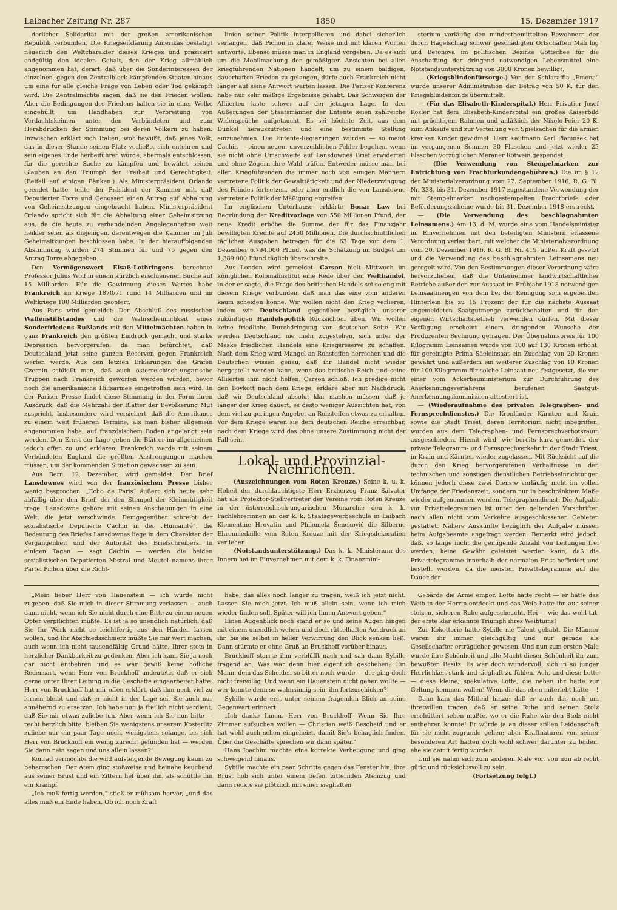Laibacher Zeitung Nr. 287 1850 15. Dezember 1917
derlicher Solidarität mit der großen amerikanischen Republik verbunden. Die Kriegserklärung Amerikas bestätigt neuerlich den Weltcharakter dieses Krieges und präzisiert endgültig den idealen Gehalt, den der Krieg allmählich angenommen hat, derart, daß über die Sonderinteressen der einzelnen, gegen den Zentralblock kämpfenden Staaten hinaus um eine für alle gleiche Frage von Leben oder Tod gekämpft wird. Die Zentralmächte sagen, daß sie den Frieden wollen. Aber die Bedingungen des Friedens halten sie in einer Wolke eingehüllt, um Handhaben zur Verbreitung von Verdachtskeimen unter den Verbündeten und zum Herabdrücken der Stimmung bei deren Völkern zu haben. Inzwischen erklärt sich Italien, wohlbewußt, daß jenes Volk, das in dieser Stunde seinen Platz verließe, sich entehren und sein eigenes Ende herbeiführen würde, abermals entschlossen, für die gerechte Sache zu kämpfen und bewährt seinen Glauben an den Triumph der Freiheit und Gerechtigkeit. (Beifall auf einigen Bänken.) Als Ministerpräsident Orlando geendet hatte, teilte der Präsident der Kammer mit, daß Deputierter Torre und Genossen einen Antrag auf Abhaltung von Geheimsitzungen eingebracht haben. Ministerpräsident Orlando spricht sich für die Abhaltung einer Geheimsitzung aus, da die heute zu verhandelnden Angelegenheiten weit heikler seien als diejenigen, derentwegen die Kammer im Juli Geheimsitzungen beschlossen habe. In der hierauffolgenden Abstimmung wurden 274 Stimmen für und 75 gegen den Antrag Torre abgegeben.
Den Vermögenswert Elsaß-Lothringens berechnet Professor Julius Wolf in einem kürzlich erschienenen Buche auf 15 Milliarden. Für die Gewinnung dieses Wertes habe Frankreich im Kriege 1870/71 rund 14 Milliarden und im Weltkriege 100 Milliarden geopfert.
Aus Paris wird gemeldet: Der Abschluß des russischen Waffenstillstandes und die Wahrscheinlichkeit eines Sonderfriedens Rußlands mit den Mittelmächten haben in ganz Frankreich den größten Eindruck gemacht und starke Depression hervorgerufen, da man befürchtet, daß Deutschland jetzt seine ganzen Reserven gegen Frankreich werfen werde. Aus den letzten Erklärungen des Grafen Czernin schließt man, daß auch österreichisch-ungarische Truppen nach Frankreich geworfen werden würden, bevor noch die amerikanische Hilfsarmee eingetroffen sein wird. In der Pariser Presse findet diese Stimmung in der Form ihren Ausdruck, daß die Mehrzahl der Blätter der Bevölkerung Mut zuspricht. Insbesondere wird versichert, daß die Amerikaner zu einem weit früheren Termine, als man bisher allgemein angenommen habe, auf französischem Boden angelangt sein werden. Den Ernst der Lage geben die Blätter im allgemeinen jedoch offen zu und erklären, Frankreich werde mit seinem Verbündeten England die größten Anstrengungen machen müssen, um der kommenden Situation gewachsen zu sein.
Aus Bern, 12. Dezember, wird gemeldet: Der Brief Lansdownes wird von der französischen Presse bisher wenig besprochen. „Echo de Paris“ äußert sich heute sehr abfällig über den Brief, der den Stempel der Kleinmütigkeit trage. Lansdowne gehöre mit seinen Anschauungen in eine Welt, die jetzt verschwinde. Demgegenüber schreibt der sozialistische Deputierte Cachin in der „Humanité“, die Bedeutung des Briefes Lansdownes liege in dem Charakter der Vergangenheit und der Autorität des Briefschreibers. In einigen Tagen — sagt Cachin — werden die beiden sozialistischen Deputierten Mistral und Moutel namens ihrer Partei Pichon über die Richt-
linien seiner Politik interpellieren und dabei sicherlich verlangen, daß Pichon in klarer Weise und mit klaren Worten antworte. Ebenso müsse man in England vorgehen. Da es sich um die Mobilmachung der gemäßigten Ansichten bei allen kriegführenden Nationen handelt, um zu einem baldigen, dauerhaften Frieden zu gelangen, dürfe auch Frankreich nicht länger auf seine Antwort warten lassen. Die Pariser Konferenz habe nur sehr mäßige Ergebnisse gehabt. Das Schweigen der Alliierten laste schwer auf der jetzigen Lage. In den Äußerungen der Staatsmänner der Entente seien zahlreiche Widersprüche aufgetaucht. Es sei höchste Zeit, aus dem Dunkel herauszutreten und eine bestimmte Stellung einzunehmen. Die Entente-Regierungen würden — so meint Cachin — einen neuen, unverzeihlichen Fehler begehen, wenn sie nicht ohne Umschweife auf Lansdownes Brief erwiderten und ohne Zögern ihre Wahl träfen. Entweder müsse man bei allen Kriegführenden die immer noch von einigen Männern vertretene Politik der Gewalttätigkeit und der Niederzwingung des Feindes fortsetzen, oder aber endlich die von Lansdowne vertretene Politik der Mäßigung ergreifen.
Im englischen Unterhause erklärte Bonar Law bei Begründung der Kreditvorlage von 550 Millionen Pfund, der neue Kredit erhöhe die Summe der für das Finanzjahr bewilligten Kredite auf 2450 Millionen. Die durchschnittlichen täglichen Ausgaben betragen für die 63 Tage vor dem 1. Dezember 6,794.000 Pfund, was die Schätzung im Budget um 1,389.000 Pfund täglich überschreite.
Aus London wird gemeldet: Carson hielt Mittwoch im königlichen Kolonialinstitut eine Rede über den Welthandel, in der er sagte, die Frage des britischen Handels sei so eng mit diesem Kriege verbunden, daß man das eine vom anderen kaum scheiden könne. Wir wollen nicht den Krieg verlieren, indem wir Deutschland gegenüber bezüglich unserer zukünftigen Handelspolitik Rücksichten üben. Wir wollen keine friedliche Durchdringung von deutscher Seite. Wir werden Deutschland nie mehr zugestehen, sich unter der Maske friedlichen Handels eine Kriegsreserve zu schaffen. Nach dem Krieg wird Mangel an Rohstoffen herrschen und die Deutschen wissen genau, daß ihr Handel nicht wieder hergestellt werden kann, wenn das britische Reich und seine Alliierten ihm nicht helfen. Carson schloß: Ich predige nicht den Boykott nach dem Kriege, erkläre aber mit Nachdruck, daß wir Deutschland absolut klar machen müssen, daß je länger der Krieg dauert, es desto weniger Aussichten hat, von dem viel zu geringen Angebot an Rohstoffen etwas zu erhalten. Vor dem Kriege waren sie dem deutschen Reiche erreichbar, nach dem Kriege wird das ohne unsere Zustimmung nicht der Fall sein.
Lokal- und Provinzial-Nachrichten.
— (Auszeichnungen vom Roten Kreuze.) Seine k. u. k. Hoheit der durchlauchtigste Herr Erzherzog Franz Salvator hat als Protektor-Stellvertreter der Vereine vom Roten Kreuze in der österreichisch-ungarischen Monarchie den k. k. Fachlehrerinnen an der k. k. Staatsgewerbeschule in Laibach Klementine Hrovatin und Philomela Šenekovič die Silberne Ehrenmedaille vom Roten Kreuze mit der Kriegsdekoration verliehen.
— (Notstandsunterstützung.) Das k. k. Ministerium des Innern hat im Einvernehmen mit dem k. k. Finanzmini-
sterium vorläufig den mindestbemittelten Bewohnern der durch Hagelschlag schwer geschädigten Ortschaften Mali log und Betonova im politischen Bezirke Gottschee für die Anschaffung der dringend notwendigen Lebensmittel eine Notstandsunterstützung von 3000 Kronen bewilligt.
— (Kriegsblindenfürsorge.) Von der Schlaraffia „Emona“ wurde unserer Administration der Betrag von 50 K. für den Kriegsblindenfonds übermittelt.
— (Für das Elisabeth-Kinderspital.) Herr Privatier Josef Kosler hat dem Elisabeth-Kinderspital ein großes Kaiserbild mit prächtigem Rahmen und anläßlich der Nikolo-Feier 20 K. zum Ankaufe und zur Verteilung von Spielsachen für die armen kranken Kinder gewidmet. Herr Kaufmann Karl Planinšek hat im vergangenen Sommer 30 Flaschen und jetzt wieder 25 Flaschen vorzüglichen Meraner Rotwein gespendet.
— (Die Verwendung von Stempelmarken zur Entrichtung von Frachturkundengebühren.) Die im § 12 der Ministerialverordnung vom 27. September 1916, R. G. Bl. Nr. 338, bis 31. Dezember 1917 zugestandene Verwendung der mit Stempelmarken nachgestempelten Frachtbriefe oder Beförderungsscheine wurde bis 31. Dezember 1918 erstreckt.
— (Die Verwendung des beschlagnahmten Leinsamens.) Am 13. d. M. wurde eine vom Handelsminister im Einvernehmen mit den beteiligten Ministern erlassene Verordnung verlautbart, mit welcher die Ministerialverordnung vom 20. Dezember 1916, R. G. Bl. Nr. 419, außer Kraft gesetzt und die Verwendung des beschlagnahmten Leinsamens neu geregelt wird. Von den Bestimmungen dieser Verordnung wäre hervorzuheben, daß die Unternehmer landwirtschaftlicher Betriebe außer den zur Aussaat im Frühjahr 1918 notwendigen Leinsaatmengen von dem bei der Reinigung sich ergebenden Hinterlein bis zu 15 Prozent der für die nächste Aussaat angemeldeten Saatgutmenge zurückbehalten und für den eigenen Wirtschaftsbetrieb verwenden dürfen. Mit dieser Verfügung erscheint einem dringenden Wunsche der Produzenten Rechnung getragen. Der Übernahmspreis für 100 Kilogramm Leinsamen wurde von 100 auf 130 Kronen erhöht, für gereinigte Prima Säeleinsaat ein Zuschlag von 20 Kronen gewährt und außerdem ein weiterer Zuschlag von 10 Kronen für 100 Kilogramm für solche Leinsaat neu festgesetzt, die von einer vom Ackerbauministerium zur Durchführung des Anerkennungsverfahrens berufenen Saatgut-Anerkennungskommission attestiert ist.
— (Wiederaufnahme des privaten Telegraphen- und Fernsprechdienstes.) Die Kronländer Kärnten und Krain sowie die Stadt Triest, deren Territorium nicht inbegriffen, wurden aus dem Telegraphen- und Fernsprechverbotsraum ausgeschieden. Hiemit wird, wie bereits kurz gemeldet, der private Telegramm- und Fernsprechverkehr in der Stadt Triest, in Krain und Kärnten wieder zugelassen. Mit Rücksicht auf die durch den Krieg hervorgerufenen Verhältnisse in den technischen und sonstigen dienstlichen Betriebseinrichtungen können jedoch diese zwei Dienste vorläufig nicht im vollen Umfange der Friedenszeit, sondern nur in beschränktem Maße wieder aufgenommen werden. Telegraphendienst: Die Aufgabe von Privattelegrammen ist unter den geltenden Vorschriften nach allen nicht vom Verkehre ausgeschlossenen Gebieten gestattet. Nähere Auskünfte bezüglich der Aufgabe müssen beim Aufgabeamte angefragt werden. Bemerkt wird jedoch, daß, so lange nicht die genügende Anzahl von Leitungen frei werden, keine Gewähr geleistet werden kann, daß die Privattelegramme innerhalb der normalen Frist befördert und bestellt werden, da die meisten Privattelegramme auf die Dauer der
„Mein lieber Herr von Hauenstein — ich würde nicht zugeben, daß Sie mich in dieser Stimmung verlassen — auch dann nicht, wenn ich Sie nicht durch eine Bitte zu einem neuen Opfer verpflichten müßte. Es ist ja so unendlich natürlich, daß Sie Ihr Werk nicht so leichtfertig aus den Händen lassen wollen, und Ihr Abschiedsschmerz müßte Sie mir wert machen, auch wenn ich nicht tausendfältig Grund hätte, Ihrer stets in herzlicher Dankbarkeit zu gedenken. Aber ich kann Sie ja noch gar nicht entbehren und es war gewiß keine höfliche Redensart, wenn Herr von Bruckhoff andeutete, daß er sich gerne unter Ihrer Leitung in die Geschäfte eingearbeitet hätte. Herr von Bruckhoff hat mir offen erklärt, daß ihm noch viel zu lernen bleibt und daß er nicht in der Lage sei, Sie auch nur annähernd zu ersetzen. Ich habe nun ja freilich nicht verdient, daß Sie mir etwas zuliebe tun. Aber wenn ich Sie nun bitte — recht herzlich bitte: bleiben Sie wenigstens unserem Kosterlitz zuliebe nur ein paar Tage noch, wenigstens solange, bis sich Herr von Bruckhoff ein wenig zurecht gefunden hat — werden Sie dann nein sagen und uns allein lassen?“
Konrad vermochte die wild aufsteigende Bewegung kaum zu beherrschen. Der Atem ging stoßweise und beinahe keuchend aus seiner Brust und ein Zittern lief über ihn, als schüttle ihn ein Krampf.
„Ich muß fertig werden,“ stieß er mühsam hervor, „und das alles muß ein Ende haben. Ob ich noch Kraft
habe, das alles noch länger zu tragen, weiß ich jetzt nicht. Lassen Sie mich jetzt. Ich muß allein sein, wenn ich mich wieder finden soll. Später will ich Ihnen Antwort geben.“
Einen Augenblick noch stand er so und seine Augen hingen mit einem unendlich wehen und doch rätselhaften Ausdruck an ihr, bis sie selbst in heller Verwirrung den Blick senken ließ. Dann stürmte er ohne Gruß an Bruckhoff vorüber hinaus.
Bruckhoff starrte ihm verblüfft nach und sah dann Sybille fragend an. Was war denn hier eigentlich geschehen? Ein Mann, dem das Scheiden so bitter noch wurde — der ging doch nicht freiwillig. Und wenn ein Hauenstein nicht gehen wollte — wer konnte denn so wahnsinnig sein, ihn fortzuschicken?!
Sybille wurde erst unter seinem fragenden Blick an seine Gegenwart erinnert.
„Ich danke Ihnen, Herr von Bruckhoff. Wenn Sie Ihre Zimmer aufsuchen wollen — Christian weiß Bescheid und er hat wohl auch schon eingeheizt, damit Sie's behaglich finden. Über die Geschäfte sprechen wir dann später.“
Hans Joachim machte eine korrekte Verbeugung und ging schweigend hinaus.
Sybille machte ein paar Schritte gegen das Fenster hin, ihre Brust hob sich unter einem tiefen, zitternden Atemzug und dann reckte sie plötzlich mit einer sieghaften
Gebärde die Arme empor. Lotte hatte recht — er hatte das Weib in der Herrin entdeckt und das Weib hatte ihn aus seiner stolzen, sicheren Ruhe aufgescheucht. Hei — wie das wohl tat, der erste klar erkannte Triumph ihres Weibtums!
Zur Koketterie hatte Sybille nie Talent gehabt. Die Männer waren ihr immer gleichgültig und nur gerade als Gesellschafter erträglicher gewesen. Und nun zum ersten Male wurde ihre Schönheit und alle Macht dieser Schönheit ihr zum bewußten Besitz. Es war doch wundervoll, sich in so junger Herrlichkeit stark und sieghaft zu fühlen. Ach, und diese Lotte — diese kleine, spekulative Lotte, die neben ihr hatte zur Geltung kommen wollen! Wenn die das eben miterlebt hätte —!
Dann kam das Mitleid hinzu: daß er auch das noch um ihretwillen tragen, daß er seine Ruhe und seinen Stolz erschüttert sehen mußte, wo er die Ruhe wie den Stolz nicht entbehren konnte! Er würde ja an dieser stillen Leidenschaft für sie nicht zugrunde gehen; aber Kraftnaturen von seiner besonderen Art hatten doch wohl schwer darunter zu leiden, ehe sie damit fertig wurden.
Und sie nahm sich zum anderen Male vor, von nun ab recht gütig und rücksichtsvoll zu sein.
(Fortsetzung folgt.)